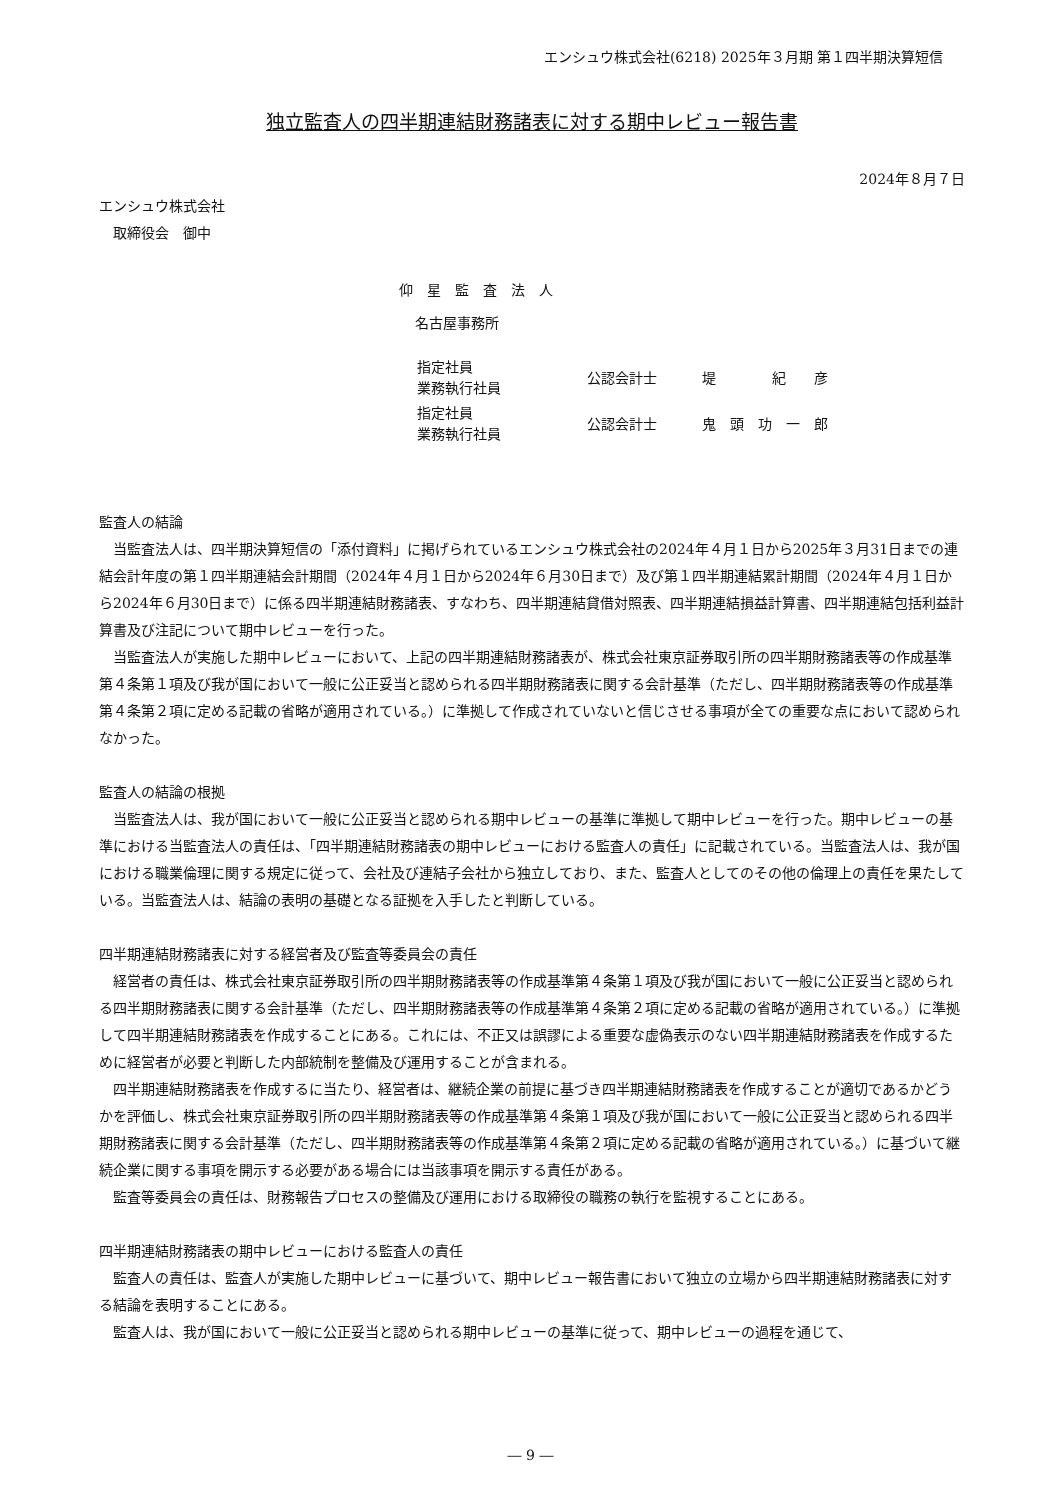エンシュウ株式会社(6218) 2025年３月期 第１四半期決算短信
独立監査人の四半期連結財務諸表に対する期中レビュー報告書
2024年８月７日
エンシュウ株式会社
　取締役会　御中
仰　星　監　査　法　人
名古屋事務所
| 指定社員 業務執行社員 | 公認会計士 | 堤 紀 彦 |
| 指定社員 業務執行社員 | 公認会計士 | 鬼 頭 功 一 郎 |
監査人の結論
当監査法人は、四半期決算短信の「添付資料」に掲げられているエンシュウ株式会社の2024年４月１日から2025年３月31日までの連結会計年度の第１四半期連結会計期間（2024年４月１日から2024年６月30日まで）及び第１四半期連結累計期間（2024年４月１日から2024年６月30日まで）に係る四半期連結財務諸表、すなわち、四半期連結貸借対照表、四半期連結損益計算書、四半期連結包括利益計算書及び注記について期中レビューを行った。
当監査法人が実施した期中レビューにおいて、上記の四半期連結財務諸表が、株式会社東京証券取引所の四半期財務諸表等の作成基準第４条第１項及び我が国において一般に公正妥当と認められる四半期財務諸表に関する会計基準（ただし、四半期財務諸表等の作成基準第４条第２項に定める記載の省略が適用されている。）に準拠して作成されていないと信じさせる事項が全ての重要な点において認められなかった。
監査人の結論の根拠
当監査法人は、我が国において一般に公正妥当と認められる期中レビューの基準に準拠して期中レビューを行った。期中レビューの基準における当監査法人の責任は、「四半期連結財務諸表の期中レビューにおける監査人の責任」に記載されている。当監査法人は、我が国における職業倫理に関する規定に従って、会社及び連結子会社から独立しており、また、監査人としてのその他の倫理上の責任を果たしている。当監査法人は、結論の表明の基礎となる証拠を入手したと判断している。
四半期連結財務諸表に対する経営者及び監査等委員会の責任
経営者の責任は、株式会社東京証券取引所の四半期財務諸表等の作成基準第４条第１項及び我が国において一般に公正妥当と認められる四半期財務諸表に関する会計基準（ただし、四半期財務諸表等の作成基準第４条第２項に定める記載の省略が適用されている。）に準拠して四半期連結財務諸表を作成することにある。これには、不正又は誤謬による重要な虚偽表示のない四半期連結財務諸表を作成するために経営者が必要と判断した内部統制を整備及び運用することが含まれる。
四半期連結財務諸表を作成するに当たり、経営者は、継続企業の前提に基づき四半期連結財務諸表を作成することが適切であるかどうかを評価し、株式会社東京証券取引所の四半期財務諸表等の作成基準第４条第１項及び我が国において一般に公正妥当と認められる四半期財務諸表に関する会計基準（ただし、四半期財務諸表等の作成基準第４条第２項に定める記載の省略が適用されている。）に基づいて継続企業に関する事項を開示する必要がある場合には当該事項を開示する責任がある。
監査等委員会の責任は、財務報告プロセスの整備及び運用における取締役の職務の執行を監視することにある。
四半期連結財務諸表の期中レビューにおける監査人の責任
監査人の責任は、監査人が実施した期中レビューに基づいて、期中レビュー報告書において独立の立場から四半期連結財務諸表に対する結論を表明することにある。
監査人は、我が国において一般に公正妥当と認められる期中レビューの基準に従って、期中レビューの過程を通じて、
― 9 ―